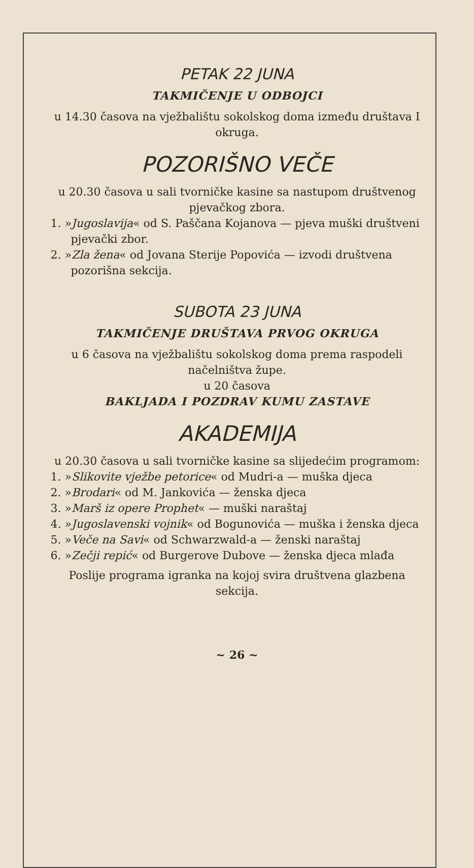PETAK 22 JUNA
TAKMIČENJE U ODBOJCI
u 14.30 časova na vježbalištu sokolskog doma između društava I okruga.
POZORIŠNO VEČE
u 20.30 časova u sali tvorničke kasine sa nastupom društvenog pjevačkog zbora.
1. »Jugoslavija« od S. Paščana Kojanova — pjeva muški društveni pjevački zbor.
2. »Zla žena« od Jovana Sterije Popovića — izvodi društvena pozorišna sekcija.
SUBOTA 23 JUNA
TAKMIČENJE DRUŠTAVA PRVOG OKRUGA
u 6 časova na vježbalištu sokolskog doma prema raspodeli načelništva župe.
u 20 časova
BAKLJADA I POZDRAV KUMU ZASTAVE
AKADEMIJA
u 20.30 časova u sali tvorničke kasine sa slijedećim programom:
1. »Slikovite vježbe petorice« od Mudri-a — muška djeca
2. »Brodari« od M. Jankovića — ženska djeca
3. »Marš iz opere Prophet« — muški naraštaj
4. »Jugoslavenski vojnik« od Bogunovića — muška i ženska djeca
5. »Veče na Savi« od Schwarzwald-a — ženski naraštaj
6. »Zečji repić« od Burgerove Dubove — ženska djeca mlađa
Poslije programa igranka na kojoj svira društvena glazbena sekcija.
~ 26 ~